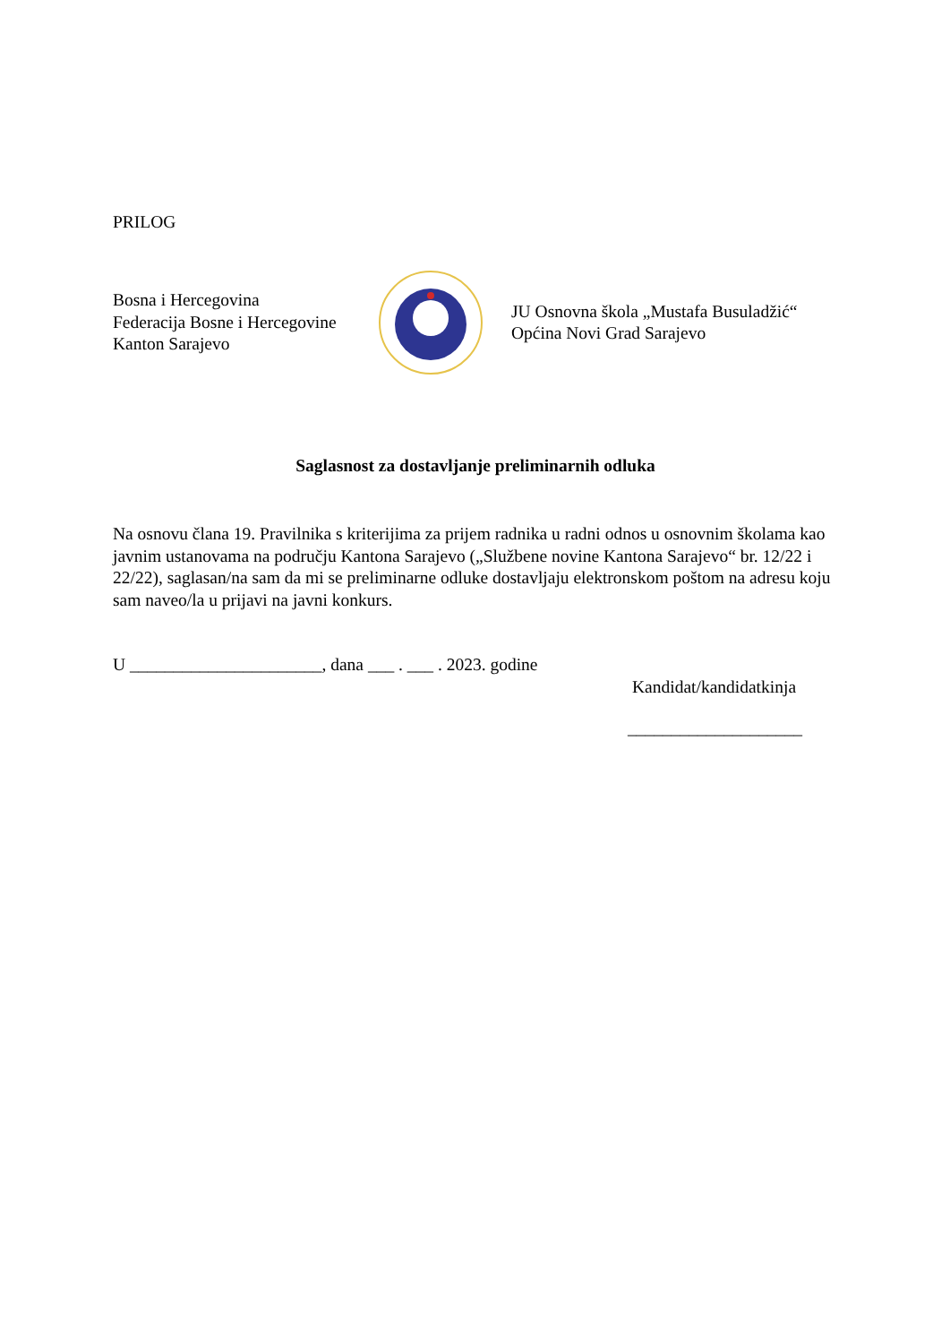PRILOG
Bosna i Hercegovina
Federacija Bosne i Hercegovine
Kanton Sarajevo
JU Osnovna škola „Mustafa Busuladžić“
Općina Novi Grad Sarajevo
Saglasnost za dostavljanje preliminarnih odluka
Na osnovu člana 19. Pravilnika s kriterijima za prijem radnika u radni odnos u osnovnim školama kao javnim ustanovama na području Kantona Sarajevo („Službene novine Kantona Sarajevo“ br. 12/22 i 22/22), saglasan/na sam da mi se preliminarne odluke dostavljaju elektronskom poštom na adresu koju sam naveo/la u prijavi na javni konkurs.
U ______________________, dana ___ . ___ . 2023. godine
Kandidat/kandidatkinja
____________________